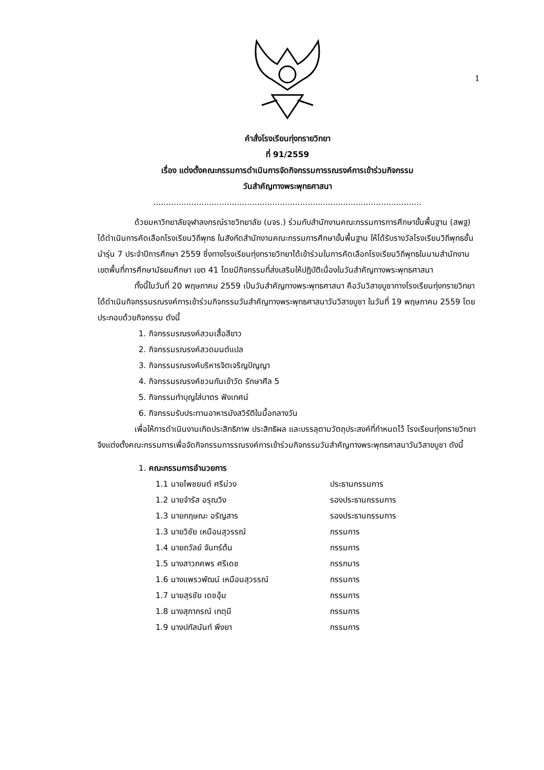1
คำสั่งโรงเรียนทุ่งทรายวิทยา
ที่ 91/2559
เรื่อง แต่งตั้งคณะกรรมการดำเนินการจัดกิจกรรมการรณรงค์การเข้าร่วมกิจกรรม
วันสำคัญทางพระพุทธศาสนา
..........................................................................................................
ด้วยมหาวิทยาลัยจุฬาลงกรณ์ราชวิทยาลัย (มจร.) ร่วมกับสำนักงานคณะกรรมการการศึกษาขั้นพื้นฐาน (สพฐ) ได้ดำเนินการคัดเลือกโรงเรียนวิถีพุทธ ในสังกัดสำนักงานคณะกรรมการศึกษาขั้นพื้นฐาน ให้ได้รับรางวัลโรงเรียนวิถีพุทธชั้นนำรุ่น 7 ประจำปีการศึกษา 2559 ซึ่งทางโรงเรียนทุ่งทรายวิทยาได้เข้าร่วมในการคัดเลือกโรงเรียนวิถีพุทธในนามสำนักงานเขตพื้นที่การศึกษามัธยมศึกษา เขต 41 โดยมีกิจกรรมที่ส่งเสริมให้ปฏิบัติเนื่องในวันสำคัญทางพระพุทธศาสนา
ทั้งนี้ในวันที่ 20 พฤษภาคม 2559 เป็นวันสำคัญทางพระพุทธศาสนา คือวันวิสาขบูชาทางโรงเรียนทุ่งทรายวิทยาได้ดำเนินกิจกรรมรณรงค์การเข้าร่วมกิจกรรมวันสำคัญทางพระพุทธศาสนาวันวิสาขบูชา ในวันที่ 19 พฤษภาคม 2559 โดยประกอบด้วยกิจกรรม ดังนี้
1. กิจกรรมรณรงค์สวมเสื้อสีขาว
2. กิจกรรมรณรงค์สวดมนต์แปล
3. กิจกรรมรณรงค์บริหารจิตเจริญปัญญา
4. กิจกรรมรณรงค์ชวนกันเข้าวัด รักษาศีล 5
5. กิจกรรมทำบุญใส่บาตร ฟังเทศน์
6. กิจกรรมรับประทานอาหารมังสวิรัติในมื้อกลางวัน
เพื่อให้การดำเนินงานเกิดประสิทธิภาพ ประสิทธิผล และบรรลุตามวัตถุประสงค์ที่กำหนดไว้ โรงเรียนทุ่งทรายวิทยาจึงแต่งตั้งคณะกรรมการเพื่อจัดกิจกรรมการรณรงค์การเข้าร่วมกิจกรรมวันสำคัญทางพระพุทธศาสนาวันวิสาขบูชา ดังนี้
1. คณะกรรมการอำนวยการ
| 1.1 นายไพชยนต์ ศรีม่วง | ประธานกรรมการ |
| 1.2 นายจำรัส อรุณวิง | รองประธานกรรมการ |
| 1.3 นายกฤษณะ อรัญสาร | รองประธานกรรมการ |
| 1.3 นายวิชัย เหมือนสุวรรณ์ | กรรมการ |
| 1.4 นายถวัลย์ จันทร์ต้น | กรรมการ |
| 1.5 นางสาวภคพร ศรีเดช | กรรกมาร |
| 1.6 นางแพรวพัฒน์ เหมือนสุวรรณ์ | กรรมการ |
| 1.7 นายสุรชัย เดชอุ้ม | กรรมการ |
| 1.8 นางสุภาภรณ์ เกตุมี | กรรมการ |
| 1.9 นางปภัสนันท์ พึงยา | กรรมการ |